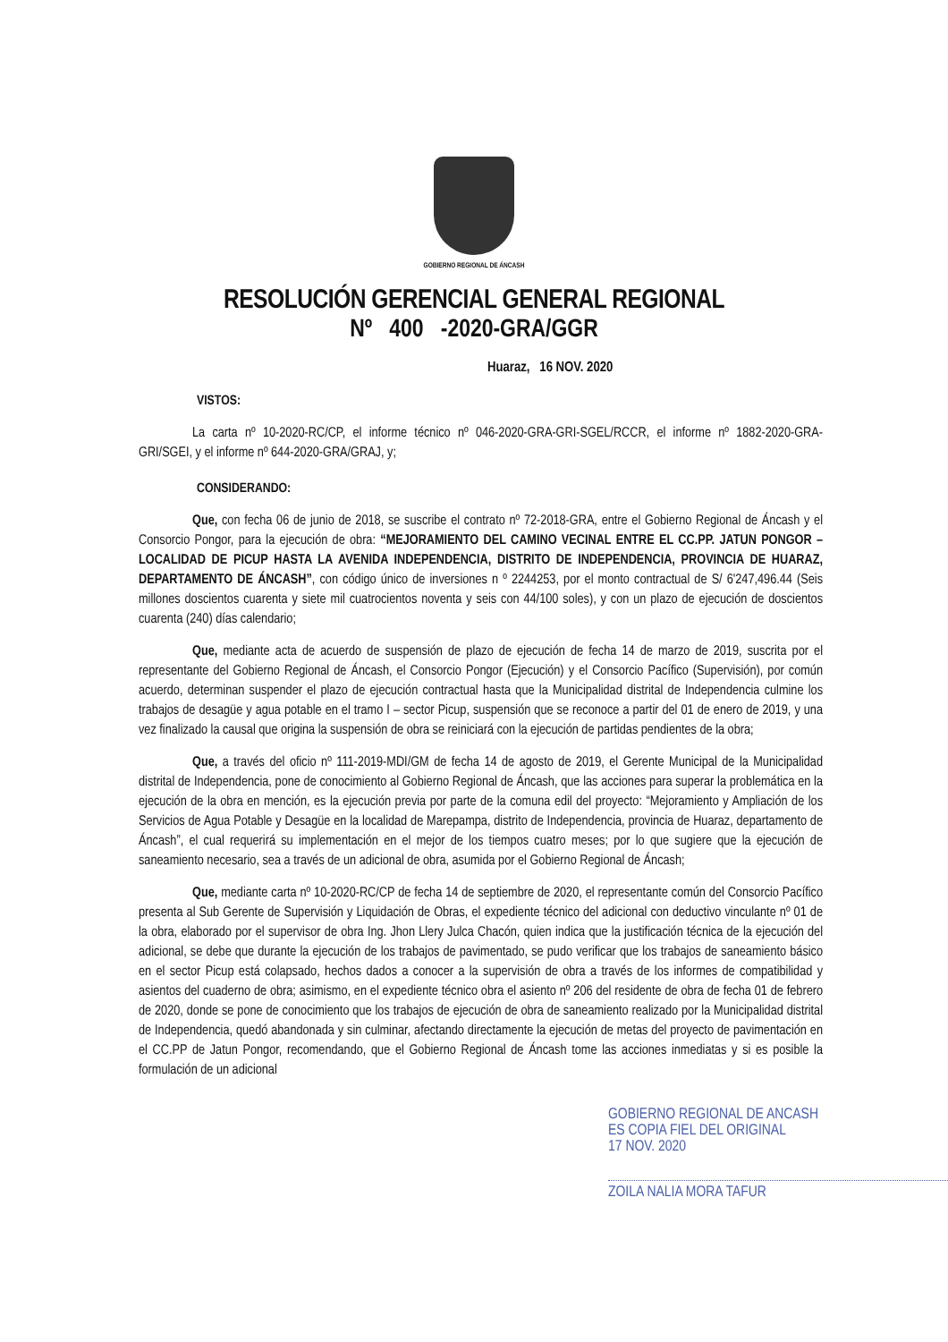GOBIERNO REGIONAL DE ÁNCASH
RESOLUCIÓN GERENCIAL GENERAL REGIONAL
Nº 400 -2020-GRA/GGR
Huaraz, 16 NOV. 2020
VISTOS:
La carta nº 10-2020-RC/CP, el informe técnico nº 046-2020-GRA-GRI-SGEL/RCCR, el informe nº 1882-2020-GRA-GRI/SGEI, y el informe nº 644-2020-GRA/GRAJ, y;
CONSIDERANDO:
Que, con fecha 06 de junio de 2018, se suscribe el contrato nº 72-2018-GRA, entre el Gobierno Regional de Áncash y el Consorcio Pongor, para la ejecución de obra: “MEJORAMIENTO DEL CAMINO VECINAL ENTRE EL CC.PP. JATUN PONGOR – LOCALIDAD DE PICUP HASTA LA AVENIDA INDEPENDENCIA, DISTRITO DE INDEPENDENCIA, PROVINCIA DE HUARAZ, DEPARTAMENTO DE ÁNCASH”, con código único de inversiones n º 2244253, por el monto contractual de S/ 6'247,496.44 (Seis millones doscientos cuarenta y siete mil cuatrocientos noventa y seis con 44/100 soles), y con un plazo de ejecución de doscientos cuarenta (240) días calendario;
Que, mediante acta de acuerdo de suspensión de plazo de ejecución de fecha 14 de marzo de 2019, suscrita por el representante del Gobierno Regional de Áncash, el Consorcio Pongor (Ejecución) y el Consorcio Pacífico (Supervisión), por común acuerdo, determinan suspender el plazo de ejecución contractual hasta que la Municipalidad distrital de Independencia culmine los trabajos de desagüe y agua potable en el tramo I – sector Picup, suspensión que se reconoce a partir del 01 de enero de 2019, y una vez finalizado la causal que origina la suspensión de obra se reiniciará con la ejecución de partidas pendientes de la obra;
Que, a través del oficio nº 111-2019-MDI/GM de fecha 14 de agosto de 2019, el Gerente Municipal de la Municipalidad distrital de Independencia, pone de conocimiento al Gobierno Regional de Áncash, que las acciones para superar la problemática en la ejecución de la obra en mención, es la ejecución previa por parte de la comuna edil del proyecto: “Mejoramiento y Ampliación de los Servicios de Agua Potable y Desagüe en la localidad de Marepampa, distrito de Independencia, provincia de Huaraz, departamento de Áncash”, el cual requerirá su implementación en el mejor de los tiempos cuatro meses; por lo que sugiere que la ejecución de saneamiento necesario, sea a través de un adicional de obra, asumida por el Gobierno Regional de Áncash;
Que, mediante carta nº 10-2020-RC/CP de fecha 14 de septiembre de 2020, el representante común del Consorcio Pacífico presenta al Sub Gerente de Supervisión y Liquidación de Obras, el expediente técnico del adicional con deductivo vinculante nº 01 de la obra, elaborado por el supervisor de obra Ing. Jhon Llery Julca Chacón, quien indica que la justificación técnica de la ejecución del adicional, se debe que durante la ejecución de los trabajos de pavimentado, se pudo verificar que los trabajos de saneamiento básico en el sector Picup está colapsado, hechos dados a conocer a la supervisión de obra a través de los informes de compatibilidad y asientos del cuaderno de obra; asimismo, en el expediente técnico obra el asiento nº 206 del residente de obra de fecha 01 de febrero de 2020, donde se pone de conocimiento que los trabajos de ejecución de obra de saneamiento realizado por la Municipalidad distrital de Independencia, quedó abandonada y sin culminar, afectando directamente la ejecución de metas del proyecto de pavimentación en el CC.PP de Jatun Pongor, recomendando, que el Gobierno Regional de Áncash tome las acciones inmediatas y si es posible la formulación de un adicional
GOBIERNO REGIONAL DE ANCASH
ES COPIA FIEL DEL ORIGINAL
17 NOV. 2020
ZOILA NALIA MORA TAFUR